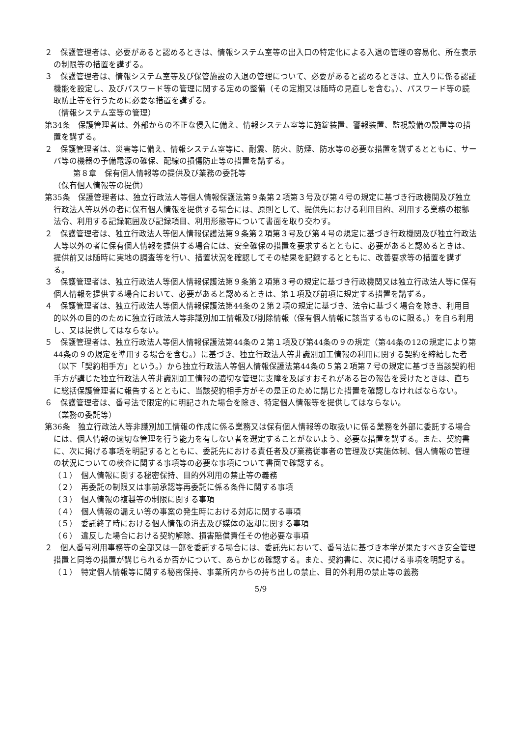２　保護管理者は、必要があると認めるときは、情報システム室等の出入口の特定化による入退の管理の容易化、所在表示の制限等の措置を講ずる。
３　保護管理者は、情報システム室等及び保管施設の入退の管理について、必要があると認めるときは、立入りに係る認証機能を設定し、及びパスワード等の管理に関する定めの整備（その定期又は随時の見直しを含む。）、パスワード等の読取防止等を行うために必要な措置を講ずる。
（情報システム室等の管理）
第34条　保護管理者は、外部からの不正な侵入に備え、情報システム室等に施錠装置、警報装置、監視設備の設置等の措置を講ずる。
２　保護管理者は、災害等に備え、情報システム室等に、耐震、防火、防煙、防水等の必要な措置を講ずるとともに、サーバ等の機器の予備電源の確保、配線の損傷防止等の措置を講ずる。
第８章　保有個人情報等の提供及び業務の委託等
（保有個人情報等の提供）
第35条　保護管理者は、独立行政法人等個人情報保護法第９条第２項第３号及び第４号の規定に基づき行政機関及び独立行政法人等以外の者に保有個人情報を提供する場合には、原則として、提供先における利用目的、利用する業務の根拠法令、利用する記録範囲及び記録項目、利用形態等について書面を取り交わす。
２　保護管理者は、独立行政法人等個人情報保護法第９条第２項第３号及び第４号の規定に基づき行政機関及び独立行政法人等以外の者に保有個人情報を提供する場合には、安全確保の措置を要求するとともに、必要があると認めるときは、提供前又は随時に実地の調査等を行い、措置状況を確認してその結果を記録するとともに、改善要求等の措置を講ずる。
３　保護管理者は、独立行政法人等個人情報保護法第９条第２項第３号の規定に基づき行政機関又は独立行政法人等に保有個人情報を提供する場合において、必要があると認めるときは、第１項及び前項に規定する措置を講ずる。
４　保護管理者は、独立行政法人等個人情報保護法第44条の２第２項の規定に基づき、法令に基づく場合を除き、利用目的以外の目的のために独立行政法人等非識別加工情報及び削除情報（保有個人情報に該当するものに限る。）を自ら利用し、又は提供してはならない。
５　保護管理者は、独立行政法人等個人情報保護法第44条の２第１項及び第44条の９の規定（第44条の12の規定により第44条の９の規定を準用する場合を含む。）に基づき、独立行政法人等非識別加工情報の利用に関する契約を締結した者（以下「契約相手方」という。）から独立行政法人等個人情報保護法第44条の５第２項第７号の規定に基づき当該契約相手方が講じた独立行政法人等非識別加工情報の適切な管理に支障を及ぼすおそれがある旨の報告を受けたときは、直ちに総括保護管理者に報告するとともに、当該契約相手方がその是正のために講じた措置を確認しなければならない。
６　保護管理者は、番号法で限定的に明記された場合を除き、特定個人情報等を提供してはならない。
（業務の委託等）
第36条　独立行政法人等非識別加工情報の作成に係る業務又は保有個人情報等の取扱いに係る業務を外部に委託する場合には、個人情報の適切な管理を行う能力を有しない者を選定することがないよう、必要な措置を講ずる。また、契約書に、次に掲げる事項を明記するとともに、委託先における責任者及び業務従事者の管理及び実施体制、個人情報の管理の状況についての検査に関する事項等の必要な事項について書面で確認する。
（１）　個人情報に関する秘密保持、目的外利用の禁止等の義務
（２）　再委託の制限又は事前承認等再委託に係る条件に関する事項
（３）　個人情報の複製等の制限に関する事項
（４）　個人情報の漏えい等の事案の発生時における対応に関する事項
（５）　委託終了時における個人情報の消去及び媒体の返却に関する事項
（６）　違反した場合における契約解除、損害賠償責任その他必要な事項
２　個人番号利用事務等の全部又は一部を委託する場合には、委託先において、番号法に基づき本学が果たすべき安全管理措置と同等の措置が講じられるか否かについて、あらかじめ確認する。また、契約書に、次に掲げる事項を明記する。
（１）　特定個人情報等に関する秘密保持、事業所内からの持ち出しの禁止、目的外利用の禁止等の義務
5/9